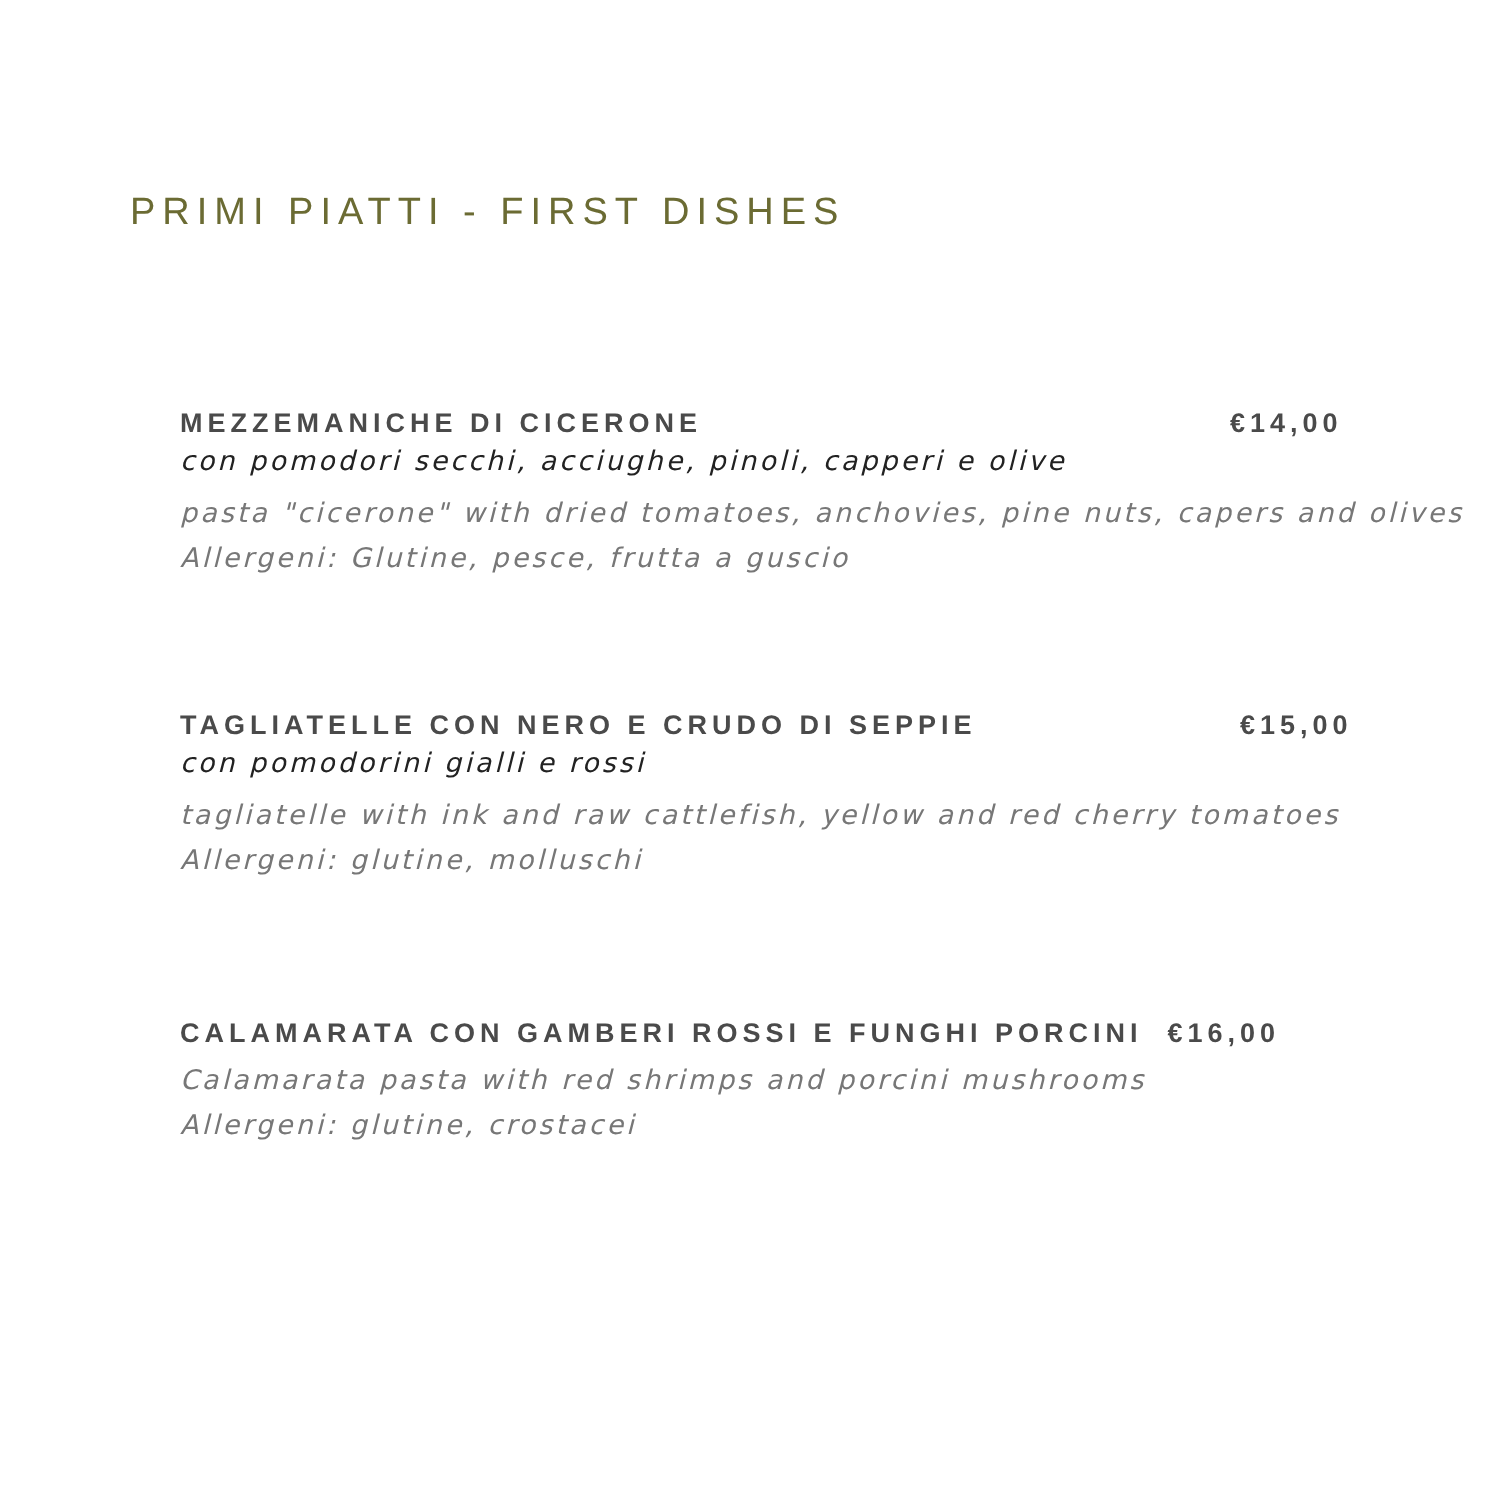PRIMI PIATTI - FIRST DISHES
MEZZEMANICHE DI CICERONE €14,00
con pomodori secchi, acciughe, pinoli, capperi e olive
pasta "cicerone" with dried tomatoes, anchovies, pine nuts, capers and olives
Allergeni: Glutine, pesce, frutta a guscio
TAGLIATELLE CON NERO E CRUDO DI SEPPIE €15,00
con pomodorini gialli e rossi
tagliatelle with ink and raw cattlefish, yellow and red cherry tomatoes
Allergeni: glutine, molluschi
CALAMARATA CON GAMBERI ROSSI E FUNGHI PORCINI €16,00
Calamarata pasta with red shrimps and porcini mushrooms
Allergeni: glutine, crostacei